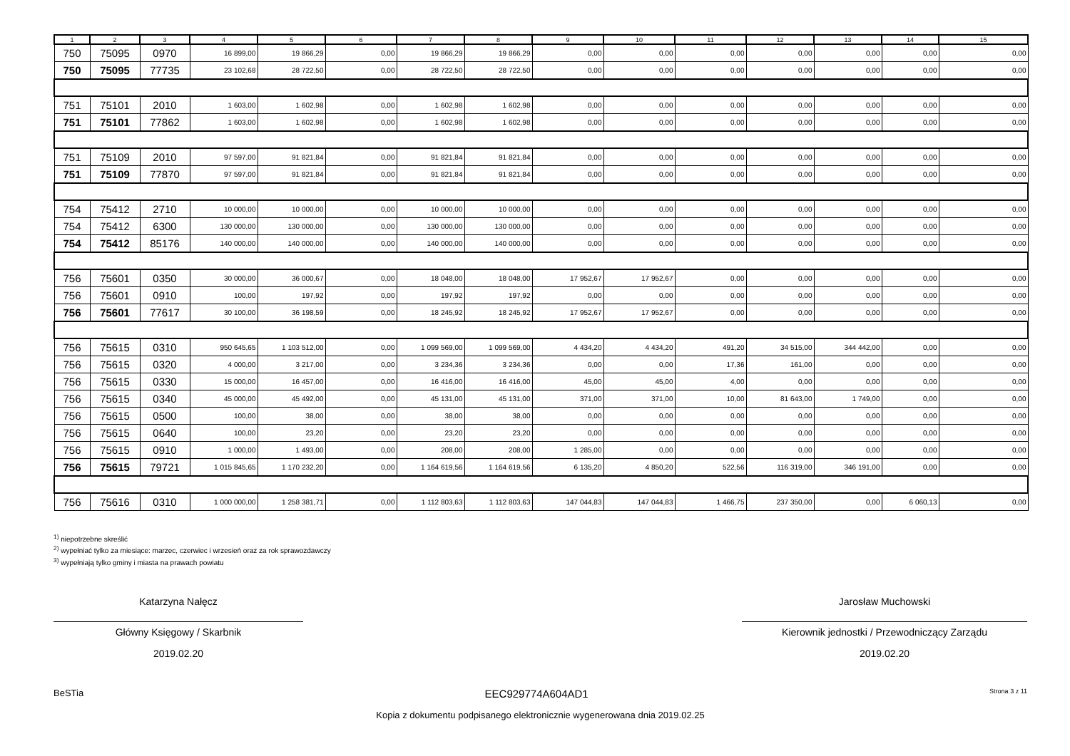| 1 | 2 | 3 | 4 | 5 | 6 | 7 | 8 | 9 | 10 | 11 | 12 | 13 | 14 | 15 |
| --- | --- | --- | --- | --- | --- | --- | --- | --- | --- | --- | --- | --- | --- | --- |
| 750 | 75095 | 0970 | 16 899,00 | 19 866,29 | 0,00 | 19 866,29 | 19 866,29 | 0,00 | 0,00 | 0,00 | 0,00 | 0,00 | 0,00 | 0,00 |
| 750 | 75095 | 77735 | 23 102,68 | 28 722,50 | 0,00 | 28 722,50 | 28 722,50 | 0,00 | 0,00 | 0,00 | 0,00 | 0,00 | 0,00 | 0,00 |
| 751 | 75101 | 2010 | 1 603,00 | 1 602,98 | 0,00 | 1 602,98 | 1 602,98 | 0,00 | 0,00 | 0,00 | 0,00 | 0,00 | 0,00 | 0,00 |
| 751 | 75101 | 77862 | 1 603,00 | 1 602,98 | 0,00 | 1 602,98 | 1 602,98 | 0,00 | 0,00 | 0,00 | 0,00 | 0,00 | 0,00 | 0,00 |
| 751 | 75109 | 2010 | 97 597,00 | 91 821,84 | 0,00 | 91 821,84 | 91 821,84 | 0,00 | 0,00 | 0,00 | 0,00 | 0,00 | 0,00 | 0,00 |
| 751 | 75109 | 77870 | 97 597,00 | 91 821,84 | 0,00 | 91 821,84 | 91 821,84 | 0,00 | 0,00 | 0,00 | 0,00 | 0,00 | 0,00 | 0,00 |
| 754 | 75412 | 2710 | 10 000,00 | 10 000,00 | 0,00 | 10 000,00 | 10 000,00 | 0,00 | 0,00 | 0,00 | 0,00 | 0,00 | 0,00 | 0,00 |
| 754 | 75412 | 6300 | 130 000,00 | 130 000,00 | 0,00 | 130 000,00 | 130 000,00 | 0,00 | 0,00 | 0,00 | 0,00 | 0,00 | 0,00 | 0,00 |
| 754 | 75412 | 85176 | 140 000,00 | 140 000,00 | 0,00 | 140 000,00 | 140 000,00 | 0,00 | 0,00 | 0,00 | 0,00 | 0,00 | 0,00 | 0,00 |
| 756 | 75601 | 0350 | 30 000,00 | 36 000,67 | 0,00 | 18 048,00 | 18 048,00 | 17 952,67 | 17 952,67 | 0,00 | 0,00 | 0,00 | 0,00 | 0,00 |
| 756 | 75601 | 0910 | 100,00 | 197,92 | 0,00 | 197,92 | 197,92 | 0,00 | 0,00 | 0,00 | 0,00 | 0,00 | 0,00 | 0,00 |
| 756 | 75601 | 77617 | 30 100,00 | 36 198,59 | 0,00 | 18 245,92 | 18 245,92 | 17 952,67 | 17 952,67 | 0,00 | 0,00 | 0,00 | 0,00 | 0,00 |
| 756 | 75615 | 0310 | 950 645,65 | 1 103 512,00 | 0,00 | 1 099 569,00 | 1 099 569,00 | 4 434,20 | 4 434,20 | 491,20 | 34 515,00 | 344 442,00 | 0,00 | 0,00 |
| 756 | 75615 | 0320 | 4 000,00 | 3 217,00 | 0,00 | 3 234,36 | 3 234,36 | 0,00 | 0,00 | 17,36 | 161,00 | 0,00 | 0,00 | 0,00 |
| 756 | 75615 | 0330 | 15 000,00 | 16 457,00 | 0,00 | 16 416,00 | 16 416,00 | 45,00 | 45,00 | 4,00 | 0,00 | 0,00 | 0,00 | 0,00 |
| 756 | 75615 | 0340 | 45 000,00 | 45 492,00 | 0,00 | 45 131,00 | 45 131,00 | 371,00 | 371,00 | 10,00 | 81 643,00 | 1 749,00 | 0,00 | 0,00 |
| 756 | 75615 | 0500 | 100,00 | 38,00 | 0,00 | 38,00 | 38,00 | 0,00 | 0,00 | 0,00 | 0,00 | 0,00 | 0,00 | 0,00 |
| 756 | 75615 | 0640 | 100,00 | 23,20 | 0,00 | 23,20 | 23,20 | 0,00 | 0,00 | 0,00 | 0,00 | 0,00 | 0,00 | 0,00 |
| 756 | 75615 | 0910 | 1 000,00 | 1 493,00 | 0,00 | 208,00 | 208,00 | 1 285,00 | 0,00 | 0,00 | 0,00 | 0,00 | 0,00 | 0,00 |
| 756 | 75615 | 79721 | 1 015 845,65 | 1 170 232,20 | 0,00 | 1 164 619,56 | 1 164 619,56 | 6 135,20 | 4 850,20 | 522,56 | 116 319,00 | 346 191,00 | 0,00 | 0,00 |
| 756 | 75616 | 0310 | 1 000 000,00 | 1 258 381,71 | 0,00 | 1 112 803,63 | 1 112 803,63 | 147 044,83 | 147 044,83 | 1 466,75 | 237 350,00 | 0,00 | 6 060,13 | 0,00 |
<sup>1)</sup> niepotrzebne skreślić
<sup>2)</sup> wypełniać tylko za miesiące: marzec, czerwiec i wrzesień oraz za rok sprawozdawczy
<sup>3)</sup> wypełniają tylko gminy i miasta na prawach powiatu
Katarzyna Nałęcz
Główny Księgowy / Skarbnik
2019.02.20
Jarosław Muchowski
Kierownik jednostki / Przewodniczący Zarządu
2019.02.20
BeSTia EEC929774A604AD1 Strona 3 z 11
Kopia z dokumentu podpisanego elektronicznie wygenerowana dnia 2019.02.25